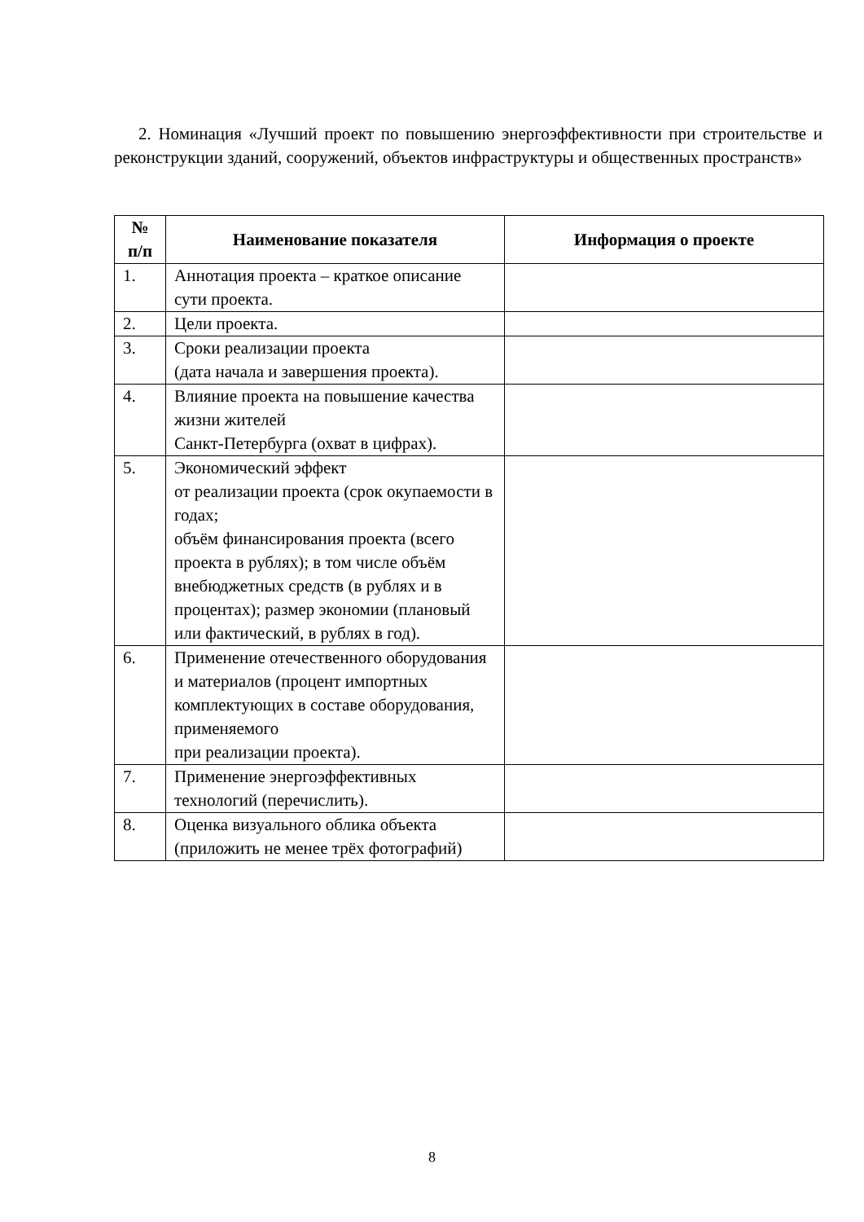2. Номинация «Лучший проект по повышению энергоэффективности при строительстве и реконструкции зданий, сооружений, объектов инфраструктуры и общественных пространств»
| № п/п | Наименование показателя | Информация о проекте |
| --- | --- | --- |
| 1. | Аннотация проекта – краткое описание сути проекта. | |
| 2. | Цели проекта. | |
| 3. | Сроки реализации проекта (дата начала и завершения проекта). | |
| 4. | Влияние проекта на повышение качества жизни жителей Санкт-Петербурга (охват в цифрах). | |
| 5. | Экономический эффект от реализации проекта (срок окупаемости в годах; объём финансирования проекта (всего проекта в рублях); в том числе объём внебюджетных средств (в рублях и в процентах); размер экономии (плановый или фактический, в рублях в год). | |
| 6. | Применение отечественного оборудования и материалов (процент импортных комплектующих в составе оборудования, применяемого при реализации проекта). | |
| 7. | Применение энергоэффективных технологий (перечислить). | |
| 8. | Оценка визуального облика объекта (приложить не менее трёх фотографий) | |
8